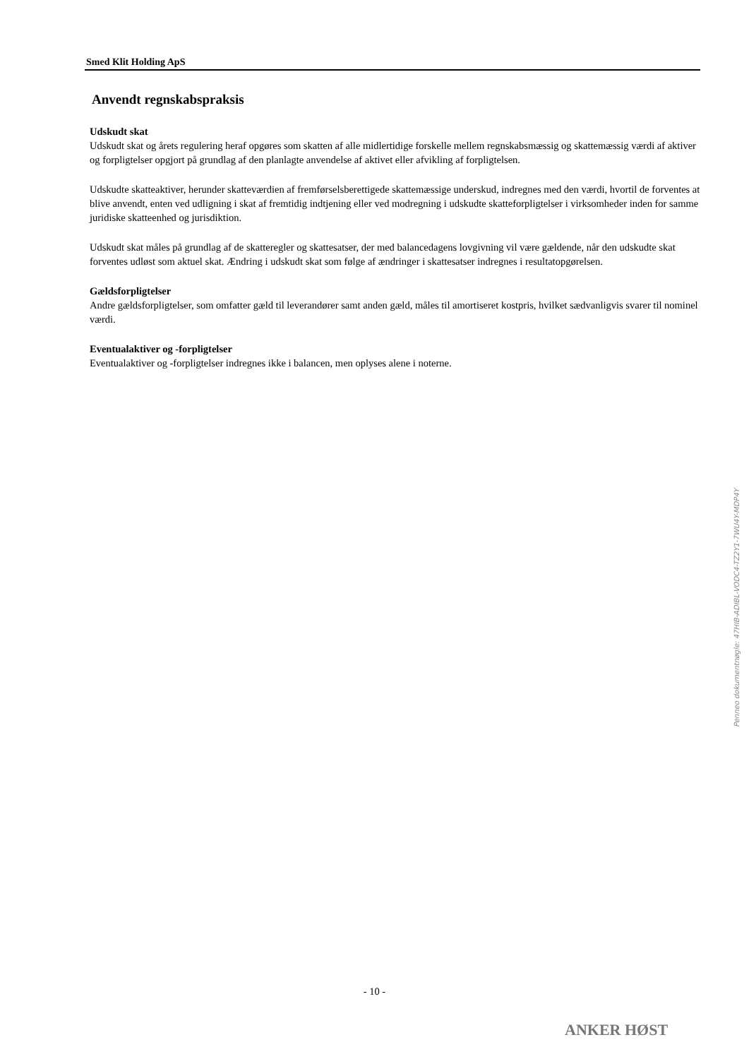Smed Klit Holding ApS
Anvendt regnskabspraksis
Udskudt skat
Udskudt skat og årets regulering heraf opgøres som skatten af alle midlertidige forskelle mellem regnskabsmæssig og skattemæssig værdi af aktiver og forpligtelser opgjort på grundlag af den planlagte anvendelse af aktivet eller afvikling af forpligtelsen.
Udskudte skatteaktiver, herunder skatteværdien af fremførselsberettigede skattemæssige underskud, indregnes med den værdi, hvortil de forventes at blive anvendt, enten ved udligning i skat af fremtidig indtjening eller ved modregning i udskudte skatteforpligtelser i virksomheder inden for samme juridiske skatteenhed og jurisdiktion.
Udskudt skat måles på grundlag af de skatteregler og skattesatser, der med balancedagens lovgivning vil være gældende, når den udskudte skat forventes udløst som aktuel skat. Ændring i udskudt skat som følge af ændringer i skattesatser indregnes i resultatopgørelsen.
Gældsforpligtelser
Andre gældsforpligtelser, som omfatter gæld til leverandører samt anden gæld, måles til amortiseret kostpris, hvilket sædvanligvis svarer til nominel værdi.
Eventualaktiver og -forpligtelser
Eventualaktiver og -forpligtelser indregnes ikke i balancen, men oplyses alene i noterne.
Penneo dokumentnøgle: 47HIB-ADIBL-VODC4-TZ2Y1-7WU4Y-MDP4Y
- 10 -
ANKER HØST